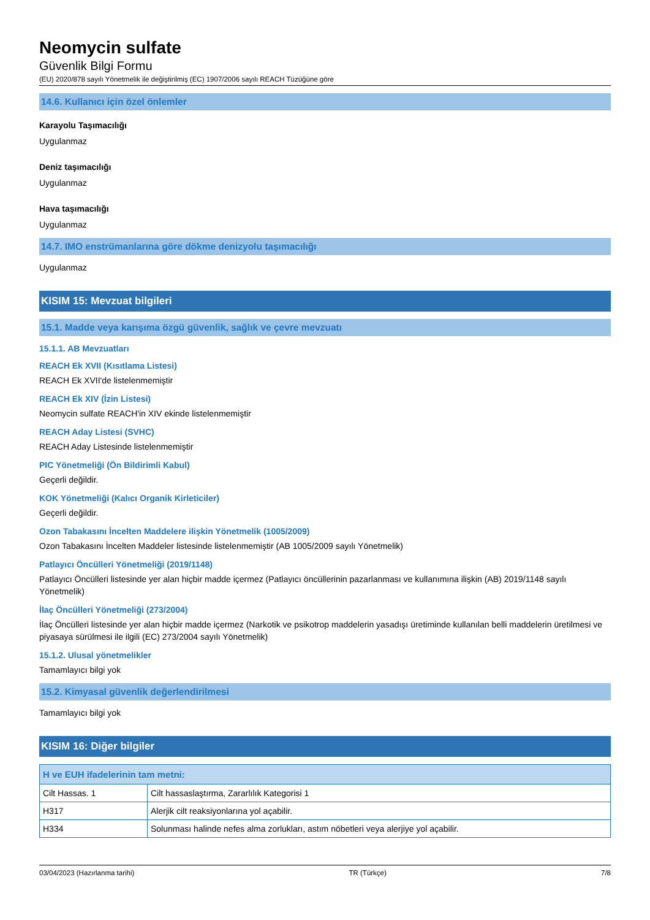Neomycin sulfate
Güvenlik Bilgi Formu
(EU) 2020/878 sayılı Yönetmelik ile değiştirilmiş (EC) 1907/2006 sayılı REACH Tüzüğüne göre
14.6. Kullanıcı için özel önlemler
Karayolu Taşımacılığı
Uygulanmaz
Deniz taşımacılığı
Uygulanmaz
Hava taşımacılığı
Uygulanmaz
14.7. IMO enstrümanlarına göre dökme denizyolu taşımacılığı
Uygulanmaz
KISIM 15: Mevzuat bilgileri
15.1. Madde veya karışıma özgü güvenlik, sağlık ve çevre mevzuatı
15.1.1. AB Mevzuatları
REACH Ek XVII (Kısıtlama Listesi)
REACH Ek XVII'de listelenmemiştir
REACH Ek XIV (İzin Listesi)
Neomycin sulfate REACH'in XIV ekinde listelenmemiştir
REACH Aday Listesi (SVHC)
REACH Aday Listesinde listelenmemiştir
PIC Yönetmeliği (Ön Bildirimli Kabul)
Geçerli değildir.
KOK Yönetmeliği (Kalıcı Organik Kirleticiler)
Geçerli değildir.
Ozon Tabakasını İncelten Maddelere ilişkin Yönetmelik (1005/2009)
Ozon Tabakasını İncelten Maddeler listesinde listelenmemiştir (AB 1005/2009 sayılı Yönetmelik)
Patlayıcı Öncülleri Yönetmeliği (2019/1148)
Patlayıcı Öncülleri listesinde yer alan hiçbir madde içermez (Patlayıcı öncüllerinin pazarlanması ve kullanımına ilişkin (AB) 2019/1148 sayılı Yönetmelik)
İlaç Öncülleri Yönetmeliği (273/2004)
İlaç Öncülleri listesinde yer alan hiçbir madde içermez (Narkotik ve psikotrop maddelerin yasadışı üretiminde kullanılan belli maddelerin üretilmesi ve piyasaya sürülmesi ile ilgili (EC) 273/2004 sayılı Yönetmelik)
15.1.2. Ulusal yönetmelikler
Tamamlayıcı bilgi yok
15.2. Kimyasal güvenlik değerlendirilmesi
Tamamlayıcı bilgi yok
KISIM 16: Diğer bilgiler
| H ve EUH ifadelerinin tam metni: | |
| --- | --- |
| Cilt Hassas. 1 | Cilt hassaslaştırma, Zararlılık Kategorisi 1 |
| H317 | Alerjik cilt reaksiyonlarına yol açabilir. |
| H334 | Solunması halinde nefes alma zorlukları, astım nöbetleri veya alerjiye yol açabilir. |
03/04/2023 (Hazırlanma tarihi) TR (Türkçe) 7/8